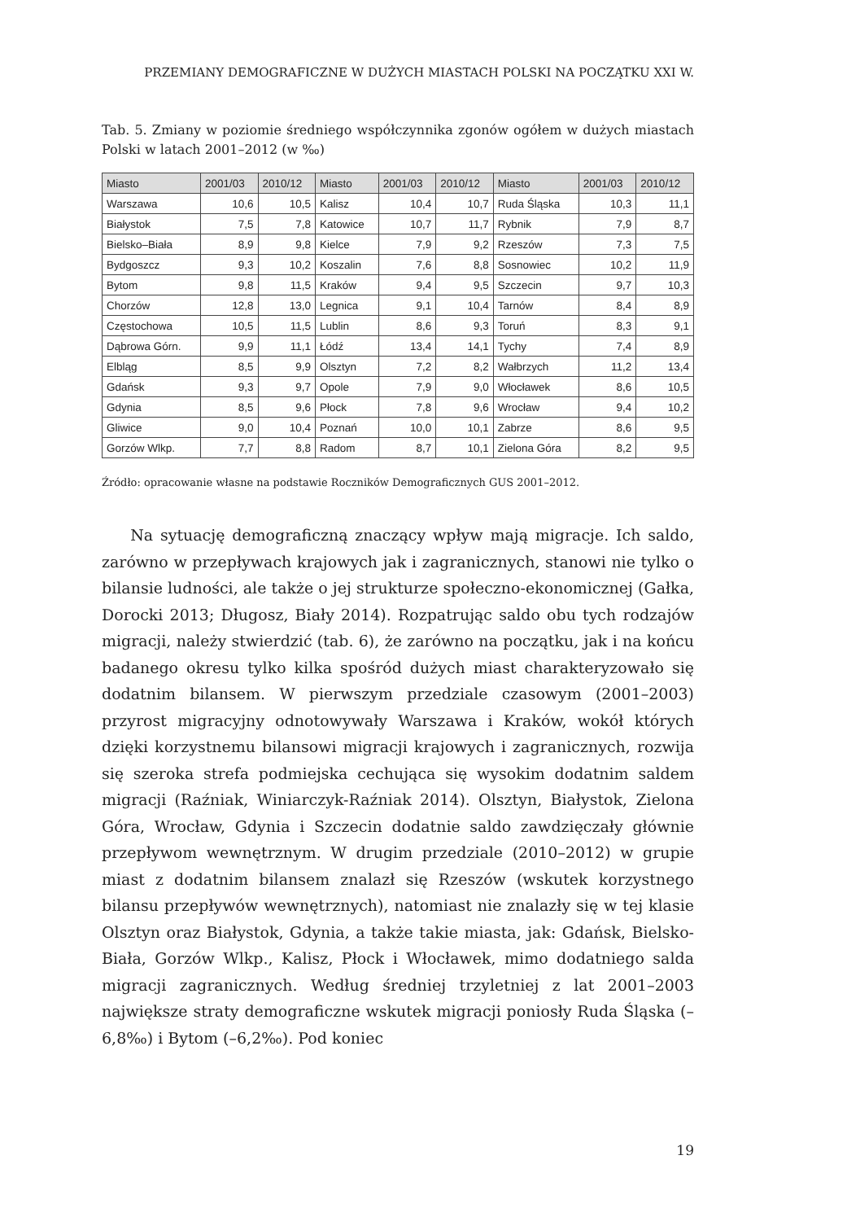PRZEMIANY DEMOGRAFICZNE W DUŻYCH MIASTACH POLSKI NA POCZĄTKU XXI W.
Tab. 5. Zmiany w poziomie średniego współczynnika zgonów ogółem w dużych miastach Polski w latach 2001–2012 (w ‰)
| Miasto | 2001/03 | 2010/12 | Miasto | 2001/03 | 2010/12 | Miasto | 2001/03 | 2010/12 |
| --- | --- | --- | --- | --- | --- | --- | --- | --- |
| Warszawa | 10,6 | 10,5 | Kalisz | 10,4 | 10,7 | Ruda Śląska | 10,3 | 11,1 |
| Białystok | 7,5 | 7,8 | Katowice | 10,7 | 11,7 | Rybnik | 7,9 | 8,7 |
| Bielsko–Biała | 8,9 | 9,8 | Kielce | 7,9 | 9,2 | Rzeszów | 7,3 | 7,5 |
| Bydgoszcz | 9,3 | 10,2 | Koszalin | 7,6 | 8,8 | Sosnowiec | 10,2 | 11,9 |
| Bytom | 9,8 | 11,5 | Kraków | 9,4 | 9,5 | Szczecin | 9,7 | 10,3 |
| Chorzów | 12,8 | 13,0 | Legnica | 9,1 | 10,4 | Tarnów | 8,4 | 8,9 |
| Częstochowa | 10,5 | 11,5 | Lublin | 8,6 | 9,3 | Toruń | 8,3 | 9,1 |
| Dąbrowa Górn. | 9,9 | 11,1 | Łódź | 13,4 | 14,1 | Tychy | 7,4 | 8,9 |
| Elbląg | 8,5 | 9,9 | Olsztyn | 7,2 | 8,2 | Wałbrzych | 11,2 | 13,4 |
| Gdańsk | 9,3 | 9,7 | Opole | 7,9 | 9,0 | Włocławek | 8,6 | 10,5 |
| Gdynia | 8,5 | 9,6 | Płock | 7,8 | 9,6 | Wrocław | 9,4 | 10,2 |
| Gliwice | 9,0 | 10,4 | Poznań | 10,0 | 10,1 | Zabrze | 8,6 | 9,5 |
| Gorzów Wlkp. | 7,7 | 8,8 | Radom | 8,7 | 10,1 | Zielona Góra | 8,2 | 9,5 |
Źródło: opracowanie własne na podstawie Roczników Demograficznych GUS 2001–2012.
Na sytuację demograficzną znaczący wpływ mają migracje. Ich saldo, zarówno w przepływach krajowych jak i zagranicznych, stanowi nie tylko o bilansie ludności, ale także o jej strukturze społeczno-ekonomicznej (Gałka, Dorocki 2013; Długosz, Biały 2014). Rozpatrując saldo obu tych rodzajów migracji, należy stwierdzić (tab. 6), że zarówno na początku, jak i na końcu badanego okresu tylko kilka spośród dużych miast charakteryzowało się dodatnim bilansem. W pierwszym przedziale czasowym (2001–2003) przyrost migracyjny odnotowywały Warszawa i Kraków, wokół których dzięki korzystnemu bilansowi migracji krajowych i zagranicznych, rozwija się szeroka strefa podmiejska cechująca się wysokim dodatnim saldem migracji (Raźniak, Winiarczyk-Raźniak 2014). Olsztyn, Białystok, Zielona Góra, Wrocław, Gdynia i Szczecin dodatnie saldo zawdzięczały głównie przepływom wewnętrznym. W drugim przedziale (2010–2012) w grupie miast z dodatnim bilansem znalazł się Rzeszów (wskutek korzystnego bilansu przepływów wewnętrznych), natomiast nie znalazły się w tej klasie Olsztyn oraz Białystok, Gdynia, a także takie miasta, jak: Gdańsk, Bielsko-Biała, Gorzów Wlkp., Kalisz, Płock i Włocławek, mimo dodatniego salda migracji zagranicznych. Według średniej trzyletniej z lat 2001–2003 największe straty demograficzne wskutek migracji poniosły Ruda Śląska (–6,8‰) i Bytom (–6,2‰). Pod koniec
19